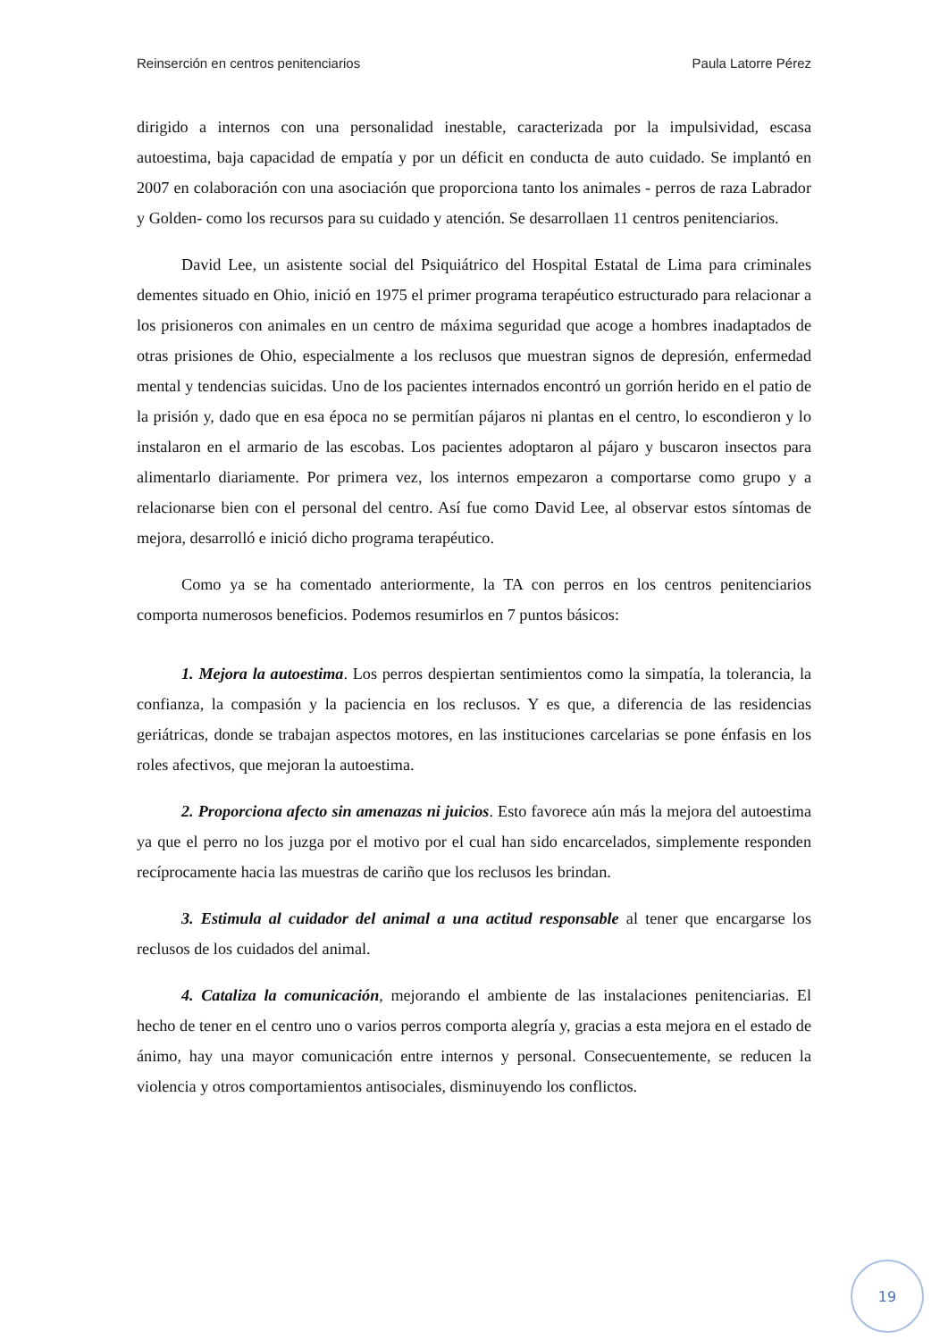Reinserción en centros penitenciarios Paula Latorre Pérez
dirigido a internos con una personalidad inestable, caracterizada por la impulsividad, escasa autoestima, baja capacidad de empatía y por un déficit en conducta de auto cuidado. Se implantó en 2007 en colaboración con una asociación que proporciona tanto los animales - perros de raza Labrador y Golden- como los recursos para su cuidado y atención. Se desarrollaen 11 centros penitenciarios.
David Lee, un asistente social del Psiquiátrico del Hospital Estatal de Lima para criminales dementes situado en Ohio, inició en 1975 el primer programa terapéutico estructurado para relacionar a los prisioneros con animales en un centro de máxima seguridad que acoge a hombres inadaptados de otras prisiones de Ohio, especialmente a los reclusos que muestran signos de depresión, enfermedad mental y tendencias suicidas. Uno de los pacientes internados encontró un gorrión herido en el patio de la prisión y, dado que en esa época no se permitían pájaros ni plantas en el centro, lo escondieron y lo instalaron en el armario de las escobas. Los pacientes adoptaron al pájaro y buscaron insectos para alimentarlo diariamente. Por primera vez, los internos empezaron a comportarse como grupo y a relacionarse bien con el personal del centro. Así fue como David Lee, al observar estos síntomas de mejora, desarrolló e inició dicho programa terapéutico.
Como ya se ha comentado anteriormente, la TA con perros en los centros penitenciarios comporta numerosos beneficios. Podemos resumirlos en 7 puntos básicos:
1. Mejora la autoestima. Los perros despiertan sentimientos como la simpatía, la tolerancia, la confianza, la compasión y la paciencia en los reclusos. Y es que, a diferencia de las residencias geriátricas, donde se trabajan aspectos motores, en las instituciones carcelarias se pone énfasis en los roles afectivos, que mejoran la autoestima.
2. Proporciona afecto sin amenazas ni juicios. Esto favorece aún más la mejora del autoestima ya que el perro no los juzga por el motivo por el cual han sido encarcelados, simplemente responden recíprocamente hacia las muestras de cariño que los reclusos les brindan.
3. Estimula al cuidador del animal a una actitud responsable al tener que encargarse los reclusos de los cuidados del animal.
4. Cataliza la comunicación, mejorando el ambiente de las instalaciones penitenciarias. El hecho de tener en el centro uno o varios perros comporta alegría y, gracias a esta mejora en el estado de ánimo, hay una mayor comunicación entre internos y personal. Consecuentemente, se reducen la violencia y otros comportamientos antisociales, disminuyendo los conflictos.
19